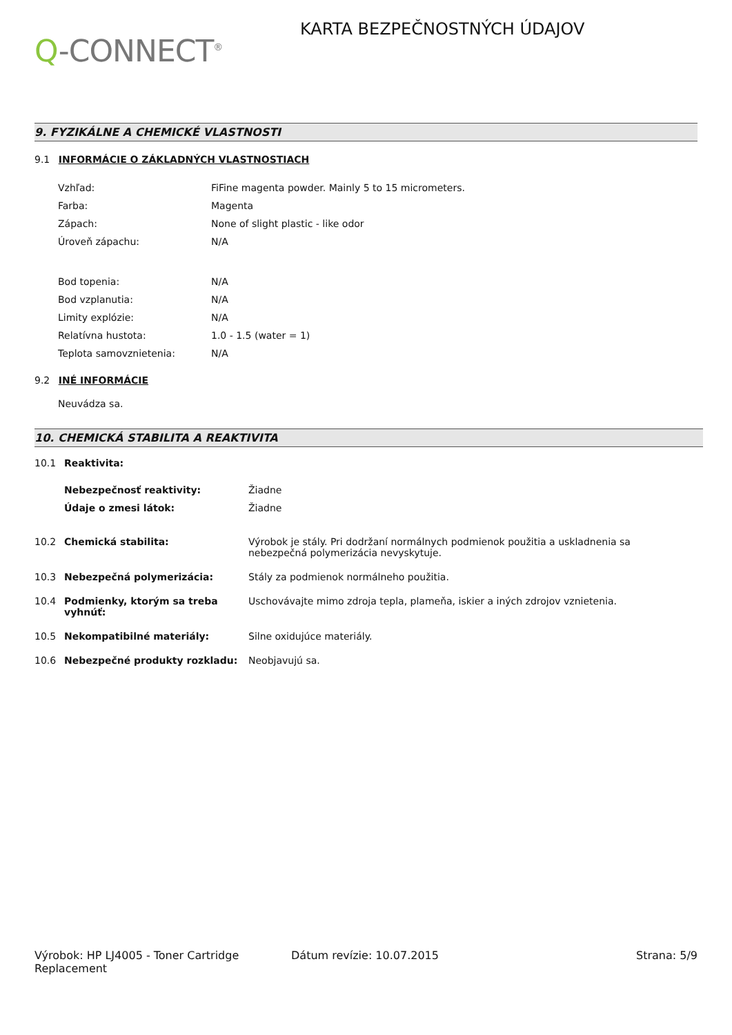Q-CONNECT<sup>®</sup>
KARTA BEZPEČNOSTNÝCH ÚDAJOV
9. FYZIKÁLNE A CHEMICKÉ VLASTNOSTI
9.1 INFORMÁCIE O ZÁKLADNÝCH VLASTNOSTIACH
| Vzhľad: | FiFine magenta powder. Mainly 5 to 15 micrometers. |
| Farba: | Magenta |
| Zápach: | None of slight plastic - like odor |
| Úroveň zápachu: | N/A |
| Bod topenia: | N/A |
| Bod vzplanutia: | N/A |
| Limity explózie: | N/A |
| Relatívna hustota: | 1.0 - 1.5 (water = 1) |
| Teplota samovznietenia: | N/A |
9.2 INÉ INFORMÁCIE
Neuvádza sa.
10. CHEMICKÁ STABILITA A REAKTIVITA
| 10.1 | Reaktivita: | |
| | Nebezpečnosť reaktivity: | Žiadne |
| | Údaje o zmesi látok: | Žiadne |
| 10.2 | Chemická stabilita: | Výrobok je stály. Pri dodržaní normálnych podmienok použitia a uskladnenia sa nebezpečná polymerizácia nevyskytuje. |
| 10.3 | Nebezpečná polymerizácia: | Stály za podmienok normálneho použitia. |
| 10.4 | Podmienky, ktorým sa treba vyhnúť: | Uschovávajte mimo zdroja tepla, plameňa, iskier a iných zdrojov vznietenia. |
| 10.5 | Nekompatibilné materiály: | Silne oxidujúce materiály. |
| 10.6 | Nebezpečné produkty rozkladu: | Neobjavujú sa. |
Výrobok: HP LJ4005 - Toner Cartridge Replacement
Dátum revízie: 10.07.2015 Strana: 5/9